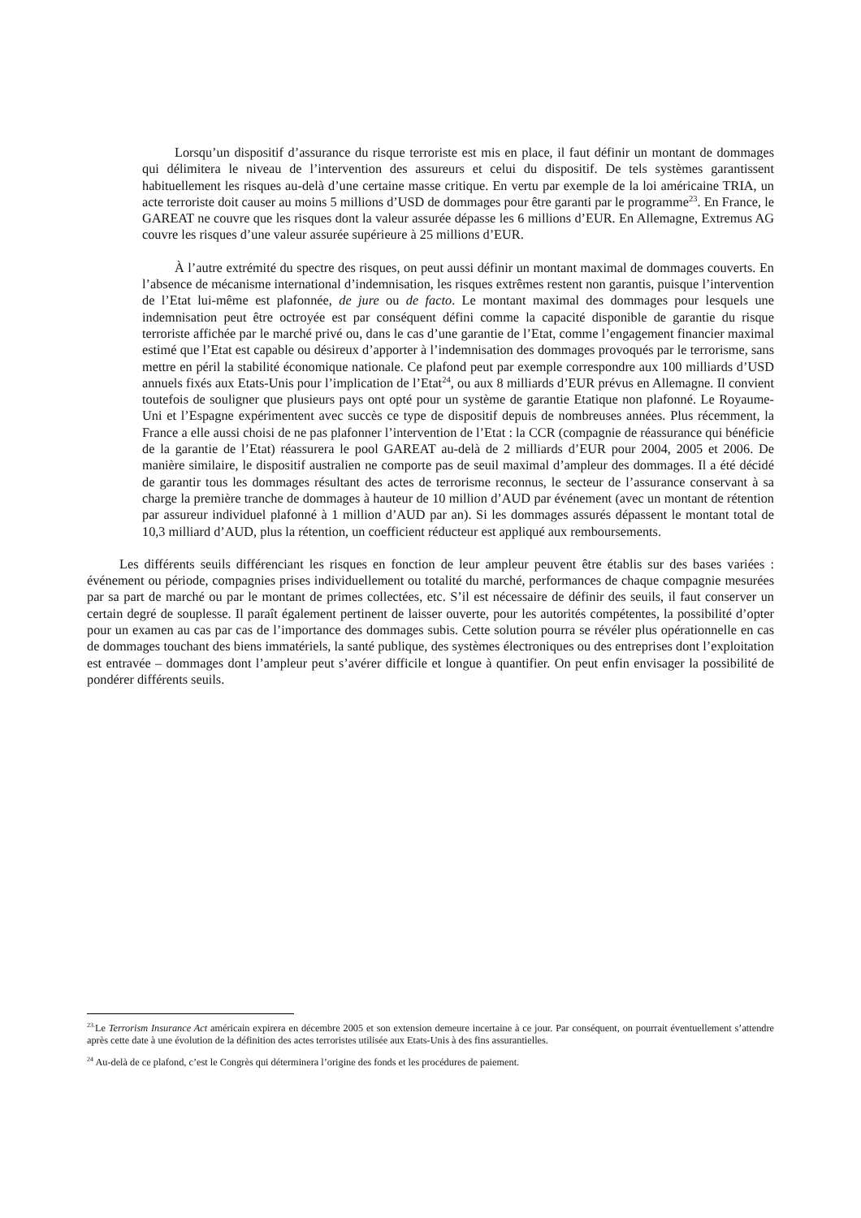Lorsqu’un dispositif d’assurance du risque terroriste est mis en place, il faut définir un montant de dommages qui délimitera le niveau de l’intervention des assureurs et celui du dispositif. De tels systèmes garantissent habituellement les risques au-delà d’une certaine masse critique. En vertu par exemple de la loi américaine TRIA, un acte terroriste doit causer au moins 5 millions d’USD de dommages pour être garanti par le programme<sup>23</sup>. En France, le GAREAT ne couvre que les risques dont la valeur assurée dépasse les 6 millions d’EUR. En Allemagne, Extremus AG couvre les risques d’une valeur assurée supérieure à 25 millions d’EUR.
À l’autre extrémité du spectre des risques, on peut aussi définir un montant maximal de dommages couverts. En l’absence de mécanisme international d’indemnisation, les risques extrêmes restent non garantis, puisque l’intervention de l’Etat lui-même est plafonnée, de jure ou de facto. Le montant maximal des dommages pour lesquels une indemnisation peut être octroyée est par conséquent défini comme la capacité disponible de garantie du risque terroriste affichée par le marché privé ou, dans le cas d’une garantie de l’Etat, comme l’engagement financier maximal estimé que l’Etat est capable ou désireux d’apporter à l’indemnisation des dommages provoqués par le terrorisme, sans mettre en péril la stabilité économique nationale. Ce plafond peut par exemple correspondre aux 100 milliards d’USD annuels fixés aux Etats-Unis pour l’implication de l’Etat<sup>24</sup>, ou aux 8 milliards d’EUR prévus en Allemagne. Il convient toutefois de souligner que plusieurs pays ont opté pour un système de garantie Etatique non plafonné. Le Royaume-Uni et l’Espagne expérimentent avec succès ce type de dispositif depuis de nombreuses années. Plus récemment, la France a elle aussi choisi de ne pas plafonner l’intervention de l’Etat : la CCR (compagnie de réassurance qui bénéficie de la garantie de l’Etat) réassurera le pool GAREAT au-delà de 2 milliards d’EUR pour 2004, 2005 et 2006. De manière similaire, le dispositif australien ne comporte pas de seuil maximal d’ampleur des dommages. Il a été décidé de garantir tous les dommages résultant des actes de terrorisme reconnus, le secteur de l’assurance conservant à sa charge la première tranche de dommages à hauteur de 10 million d’AUD par événement (avec un montant de rétention par assureur individuel plafonné à 1 million d’AUD par an). Si les dommages assurés dépassent le montant total de 10,3 milliard d’AUD, plus la rétention, un coefficient réducteur est appliqué aux remboursements.
Les différents seuils différenciant les risques en fonction de leur ampleur peuvent être établis sur des bases variées : événement ou période, compagnies prises individuellement ou totalité du marché, performances de chaque compagnie mesurées par sa part de marché ou par le montant de primes collectées, etc. S’il est nécessaire de définir des seuils, il faut conserver un certain degré de souplesse. Il paraît également pertinent de laisser ouverte, pour les autorités compétentes, la possibilité d’opter pour un examen au cas par cas de l’importance des dommages subis. Cette solution pourra se révéler plus opérationnelle en cas de dommages touchant des biens immatériels, la santé publique, des systèmes électroniques ou des entreprises dont l’exploitation est entravée – dommages dont l’ampleur peut s’avérer difficile et longue à quantifier. On peut enfin envisager la possibilité de pondérer différents seuils.
<sup>23.</sup> Le Terrorism Insurance Act américain expirera en décembre 2005 et son extension demeure incertaine à ce jour. Par conséquent, on pourrait éventuellement s’attendre après cette date à une évolution de la définition des actes terroristes utilisée aux Etats-Unis à des fins assurantielles.
<sup>24</sup> Au-delà de ce plafond, c’est le Congrès qui déterminera l’origine des fonds et les procédures de paiement.